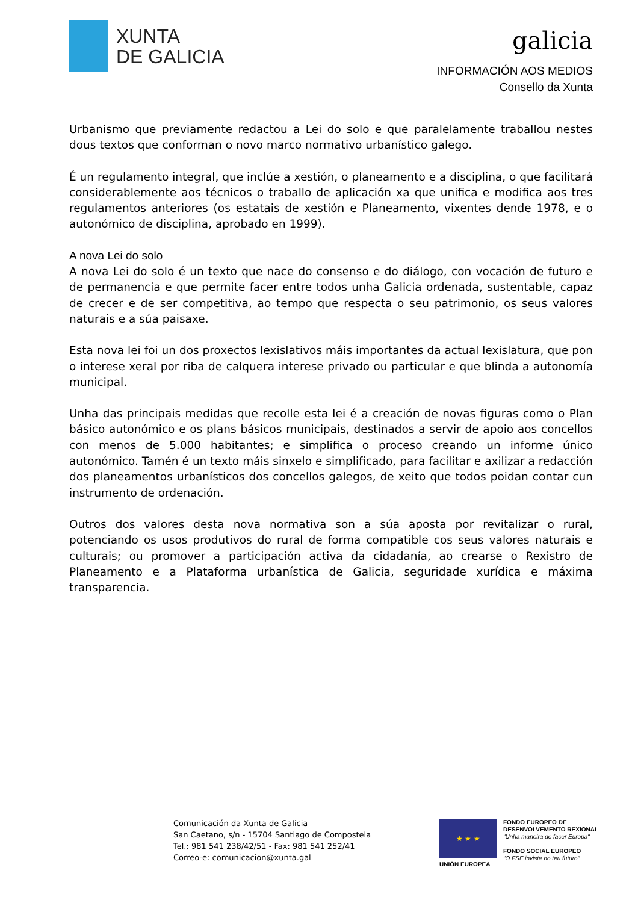XUNTA
DE GALICIA
galicia
INFORMACIÓN AOS MEDIOS
Consello da Xunta
Urbanismo que previamente redactou a Lei do solo e que paralelamente traballou nestes dous textos que conforman o novo marco normativo urbanístico galego.
É un regulamento integral, que inclúe a xestión, o planeamento e a disciplina, o que facilitará considerablemente aos técnicos o traballo de aplicación xa que unifica e modifica aos tres regulamentos anteriores (os estatais de xestión e Planeamento, vixentes dende 1978, e o autonómico de disciplina, aprobado en 1999).
A nova Lei do solo
A nova Lei do solo é un texto que nace do consenso e do diálogo, con vocación de futuro e de permanencia e que permite facer entre todos unha Galicia ordenada, sustentable, capaz de crecer e de ser competitiva, ao tempo que respecta o seu patrimonio, os seus valores naturais e a súa paisaxe.
Esta nova lei foi un dos proxectos lexislativos máis importantes da actual lexislatura, que pon o interese xeral por riba de calquera interese privado ou particular e que blinda a autonomía municipal.
Unha das principais medidas que recolle esta lei é a creación de novas figuras como o Plan básico autonómico e os plans básicos municipais, destinados a servir de apoio aos concellos con menos de 5.000 habitantes; e simplifica o proceso creando un informe único autonómico. Tamén é un texto máis sinxelo e simplificado, para facilitar e axilizar a redacción dos planeamentos urbanísticos dos concellos galegos, de xeito que todos poidan contar cun instrumento de ordenación.
Outros dos valores desta nova normativa son a súa aposta por revitalizar o rural, potenciando os usos produtivos do rural de forma compatible cos seus valores naturais e culturais; ou promover a participación activa da cidadanía, ao crearse o Rexistro de Planeamento e a Plataforma urbanística de Galicia, seguridade xurídica e máxima transparencia.
Comunicación da Xunta de Galicia
San Caetano, s/n - 15704 Santiago de Compostela
Tel.: 981 541 238/42/51 - Fax: 981 541 252/41
Correo-e: comunicacion@xunta.gal
★ ★ ★
UNIÓN EUROPEA
FONDO EUROPEO DE
DESENVOLVEMENTO REXIONAL
"Unha maneira de facer Europa"
FONDO SOCIAL EUROPEO
"O FSE inviste no teu futuro"